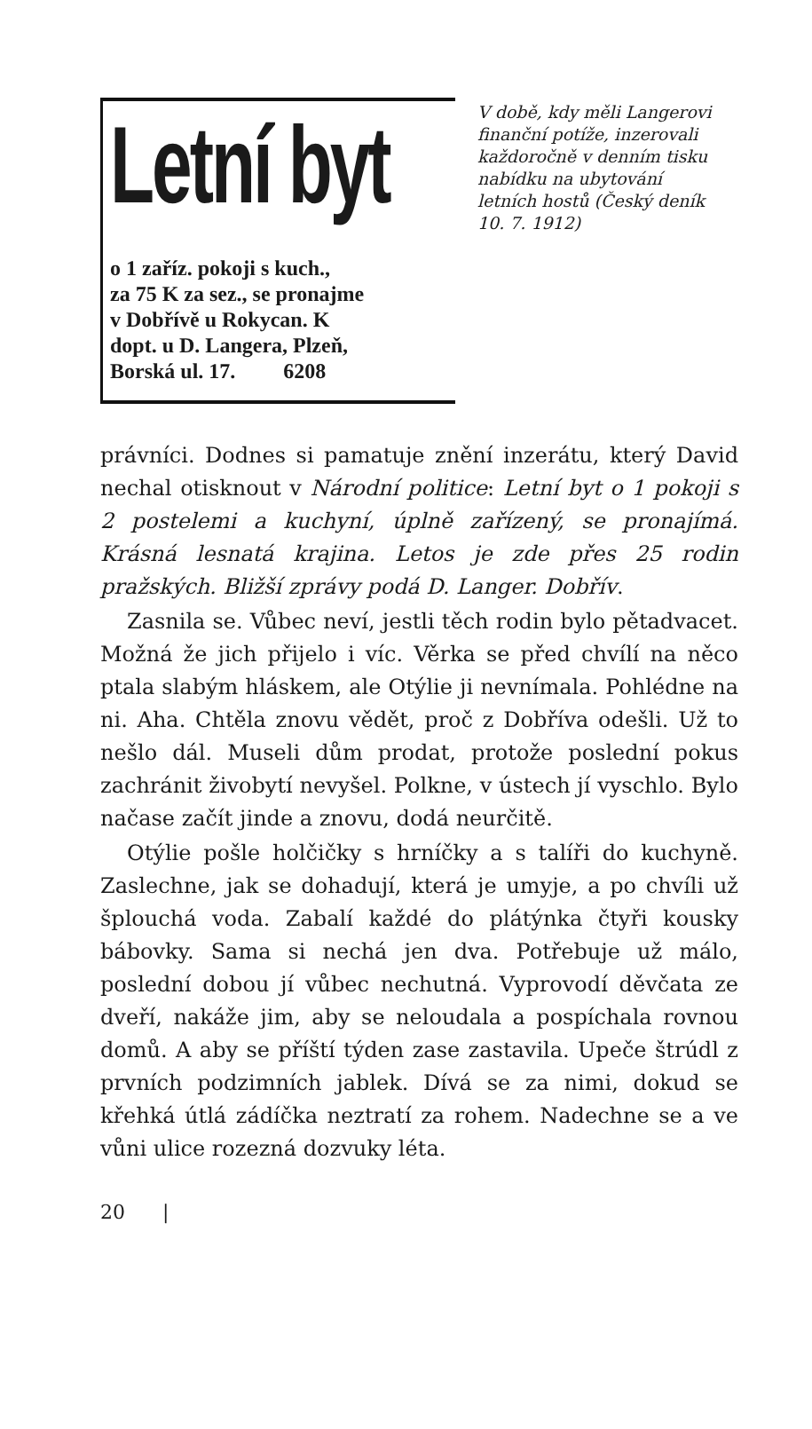Letní byt
o 1 zaříz. pokoji s kuch.,
za 75 K za sez., se pronajme
v Dobřívě u Rokycan. K
dopt. u D. Langera, Plzeň,
Borská ul. 17. 6208
V době, kdy měli Langerovi finanční potíže, inzerovali každoročně v denním tisku nabídku na ubytování letních hostů (Český deník 10. 7. 1912)
právníci. Dodnes si pamatuje znění inzerátu, který David nechal otisknout v Národní politice: Letní byt o 1 pokoji s 2 postelemi a kuchyní, úplně zařízený, se pronajímá. Krásná lesnatá krajina. Letos je zde přes 25 rodin pražských. Bližší zprávy podá D. Langer. Dobřív.
Zasnila se. Vůbec neví, jestli těch rodin bylo pětadvacet. Možná že jich přijelo i víc. Věrka se před chvílí na něco ptala slabým hláskem, ale Otýlie ji nevnímala. Pohlédne na ni. Aha. Chtěla znovu vědět, proč z Dobříva odešli. Už to nešlo dál. Museli dům prodat, protože poslední pokus zachránit živobytí nevyšel. Polkne, v ústech jí vyschlo. Bylo načase začít jinde a znovu, dodá neurčitě.
Otýlie pošle holčičky s hrníčky a s talíři do kuchyně. Zaslechne, jak se dohadují, která je umyje, a po chvíli už šplouchá voda. Zabalí každé do plátýnka čtyři kousky bábovky. Sama si nechá jen dva. Potřebuje už málo, poslední dobou jí vůbec nechutná. Vyprovodí děvčata ze dveří, nakáže jim, aby se neloudala a pospíchala rovnou domů. A aby se příští týden zase zastavila. Upeče štrúdl z prvních podzimních jablek. Dívá se za nimi, dokud se křehká útlá zádíčka neztratí za rohem. Nadechne se a ve vůni ulice rozezná dozvuky léta.
20 |